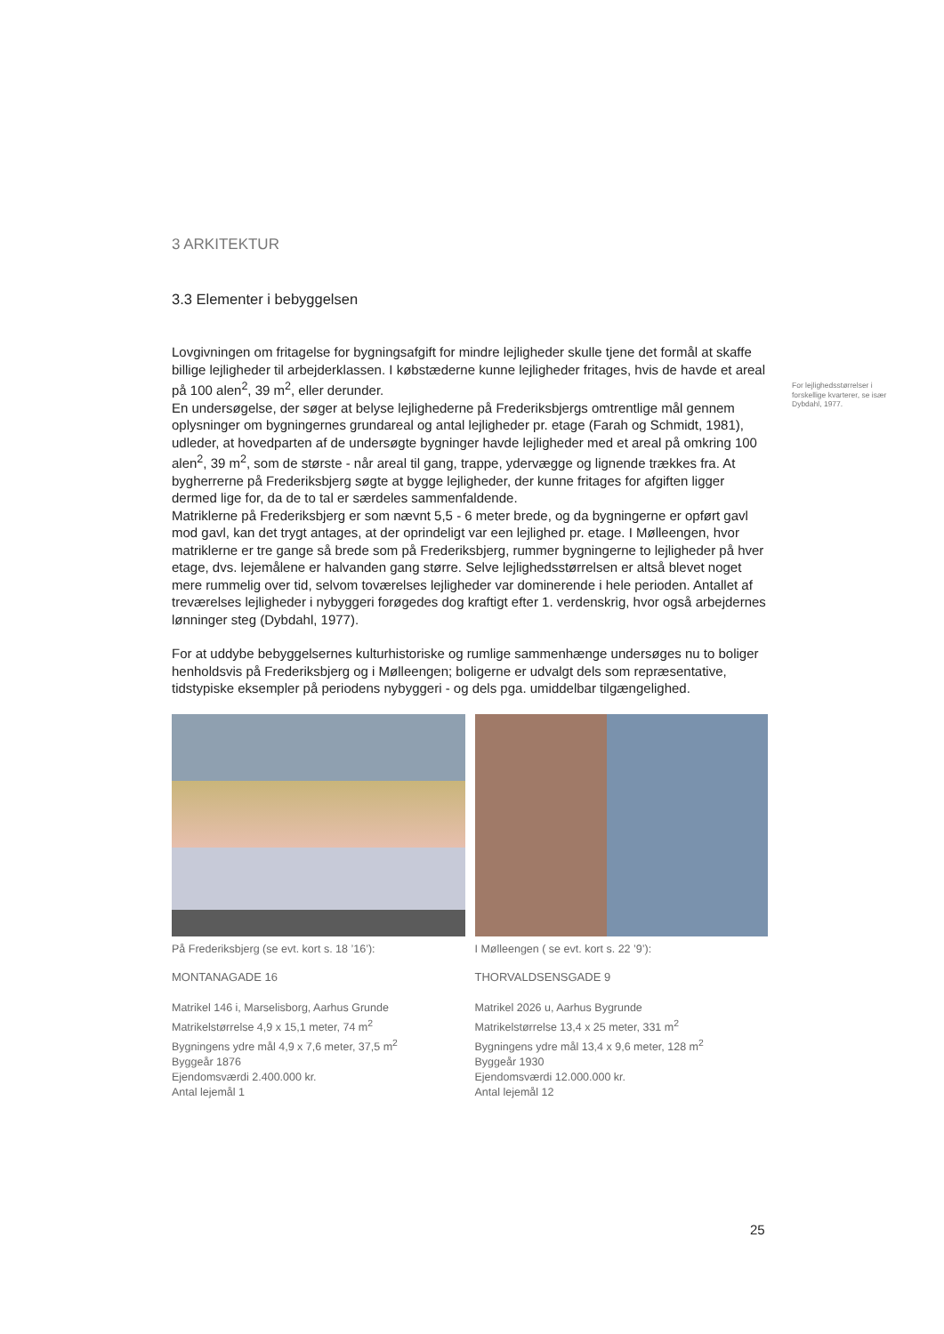3 ARKITEKTUR
3.3 Elementer i bebyggelsen
Lovgivningen om fritagelse for bygningsafgift for mindre lejligheder skulle tjene det formål at skaffe billige lejligheder til arbejderklassen. I købstæderne kunne lejligheder fritages, hvis de havde et areal på 100 alen<sup>2</sup>, 39 m<sup>2</sup>, eller derunder.
En undersøgelse, der søger at belyse lejlighederne på Frederiksbjergs omtrentlige mål gennem oplysninger om bygningernes grundareal og antal lejligheder pr. etage (Farah og Schmidt, 1981), udleder, at hovedparten af de undersøgte bygninger havde lejligheder med et areal på omkring 100 alen<sup>2</sup>, 39 m<sup>2</sup>, som de største - når areal til gang, trappe, ydervægge og lignende trækkes fra. At bygherrerne på Frederiksbjerg søgte at bygge lejligheder, der kunne fritages for afgiften ligger dermed lige for, da de to tal er særdeles sammenfaldende.
Matriklerne på Frederiksbjerg er som nævnt 5,5 - 6 meter brede, og da bygningerne er opført gavl mod gavl, kan det trygt antages, at der oprindeligt var een lejlighed pr. etage. I Mølleengen, hvor matriklerne er tre gange så brede som på Frederiksbjerg, rummer bygningerne to lejligheder på hver etage, dvs. lejemålene er halvanden gang større. Selve lejlighedsstørrelsen er altså blevet noget mere rummelig over tid, selvom toværelses lejligheder var dominerende i hele perioden. Antallet af treværelses lejligheder i nybyggeri forøgedes dog kraftigt efter 1. verdenskrig, hvor også arbejdernes lønninger steg (Dybdahl, 1977).
For at uddybe bebyggelsernes kulturhistoriske og rumlige sammenhænge undersøges nu to boliger henholdsvis på Frederiksbjerg og i Mølleengen; boligerne er udvalgt dels som repræsentative, tidstypiske eksempler på periodens nybyggeri - og dels pga. umiddelbar tilgængelighed.
På Frederiksbjerg (se evt. kort s. 18 ’16’):
MONTANAGADE 16
Matrikel 146 i, Marselisborg, Aarhus Grunde
Matrikelstørrelse 4,9 x 15,1 meter, 74 m<sup>2</sup>
Bygningens ydre mål 4,9 x 7,6 meter, 37,5 m<sup>2</sup>
Byggeår 1876
Ejendomsværdi 2.400.000 kr.
Antal lejemål 1
I Mølleengen ( se evt. kort s. 22 ’9’):
THORVALDSENSGADE 9
Matrikel 2026 u, Aarhus Bygrunde
Matrikelstørrelse 13,4 x 25 meter, 331 m<sup>2</sup>
Bygningens ydre mål 13,4 x 9,6 meter, 128 m<sup>2</sup>
Byggeår 1930
Ejendomsværdi 12.000.000 kr.
Antal lejemål 12
For lejlighedsstørrelser i forskellige kvarterer, se især Dybdahl, 1977.
25